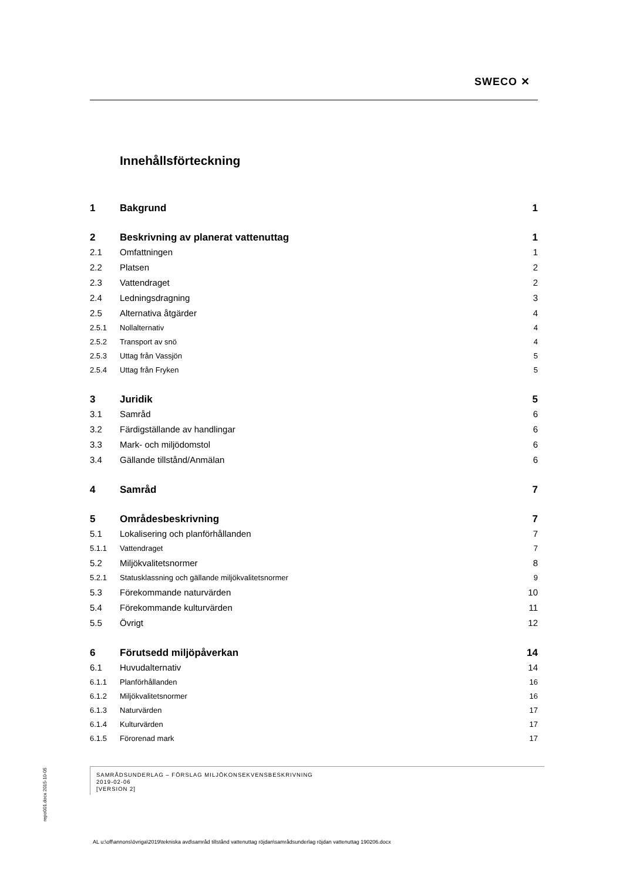SWECO ✕
Innehållsförteckning
1 Bakgrund 1
2 Beskrivning av planerat vattenuttag 1
2.1 Omfattningen 1
2.2 Platsen 2
2.3 Vattendraget 2
2.4 Ledningsdragning 3
2.5 Alternativa åtgärder 4
2.5.1 Nollalternativ 4
2.5.2 Transport av snö 4
2.5.3 Uttag från Vassjön 5
2.5.4 Uttag från Fryken 5
3 Juridik 5
3.1 Samråd 6
3.2 Färdigställande av handlingar 6
3.3 Mark- och miljödomstol 6
3.4 Gällande tillstånd/Anmälan 6
4 Samråd 7
5 Områdesbeskrivning 7
5.1 Lokalisering och planförhållanden 7
5.1.1 Vattendraget 7
5.2 Miljökvalitetsnormer 8
5.2.1 Statusklassning och gällande miljökvalitetsnormer 9
5.3 Förekommande naturvärden 10
5.4 Förekommande kulturvärden 11
5.5 Övrigt 12
6 Förutsedd miljöpåverkan 14
6.1 Huvudalternativ 14
6.1.1 Planförhållanden 16
6.1.2 Miljökvalitetsnormer 16
6.1.3 Naturvärden 17
6.1.4 Kulturvärden 17
6.1.5 Förorenad mark 17
SAMRÅDSUNDERLAG – FÖRSLAG MILJÖKONSEKVENSBESKRIVNING
2019-02-06
[VERSION 2]
repo001.docx 2015-10-05
AL u:\off\annons\övriga\2019\tekniska avd\samråd tillstånd vattenuttag röjdan\samrådsunderlag röjdan vattenuttag 190206.docx